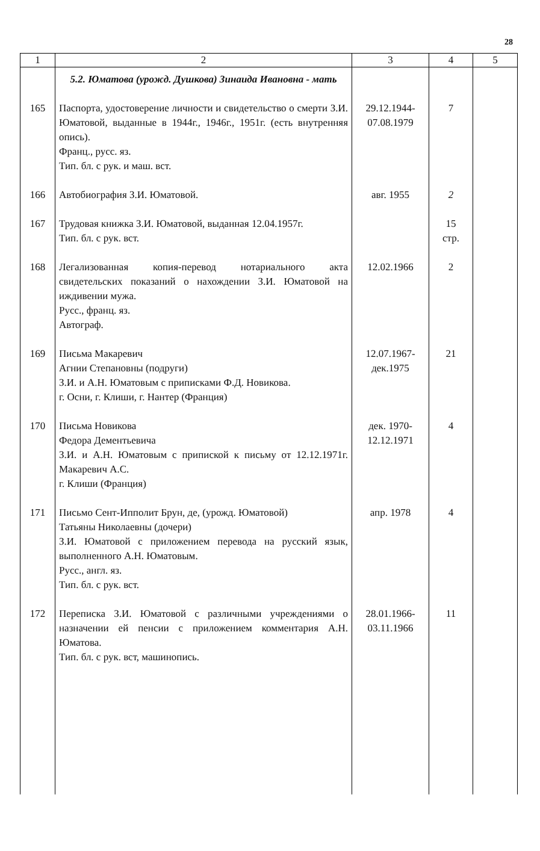28
| 1 | 2 | 3 | 4 | 5 |
| --- | --- | --- | --- | --- |
| | 5.2. Юматова (урожд. Душкова) Зинаида Ивановна - мать | | | |
| 165 | Паспорта, удостоверение личности и свидетельство о смерти З.И. Юматовой, выданные в 1944г., 1946г., 1951г. (есть внутренняя опись). Франц., русс. яз. Тип. бл. с рук. и маш. вст. | 29.12.1944- 07.08.1979 | 7 | |
| 166 | Автобиография З.И. Юматовой. | авг. 1955 | 2 | |
| 167 | Трудовая книжка З.И. Юматовой, выданная 12.04.1957г. Тип. бл. с рук. вст. | | 15 стр. | |
| 168 | Легализованная копия-перевод нотариального акта свидетельских показаний о нахождении З.И. Юматовой на иждивении мужа. Русс., франц. яз. Автограф. | 12.02.1966 | 2 | |
| 169 | Письма Макаревич Агнии Степановны (подруги) З.И. и А.Н. Юматовым с приписками Ф.Д. Новикова. г. Осни, г. Клиши, г. Нантер (Франция) | 12.07.1967- дек.1975 | 21 | |
| 170 | Письма Новикова Федора Дементьевича З.И. и А.Н. Юматовым с припиской к письму от 12.12.1971г. Макаревич А.С. г. Клиши (Франция) | дек. 1970- 12.12.1971 | 4 | |
| 171 | Письмо Сент-Ипполит Брун, де, (урожд. Юматовой) Татьяны Николаевны (дочери) З.И. Юматовой с приложением перевода на русский язык, выполненного А.Н. Юматовым. Русс., англ. яз. Тип. бл. с рук. вст. | апр. 1978 | 4 | |
| 172 | Переписка З.И. Юматовой с различными учреждениями о назначении ей пенсии с приложением комментария А.Н. Юматова. Тип. бл. с рук. вст, машинопись. | 28.01.1966- 03.11.1966 | 11 | |